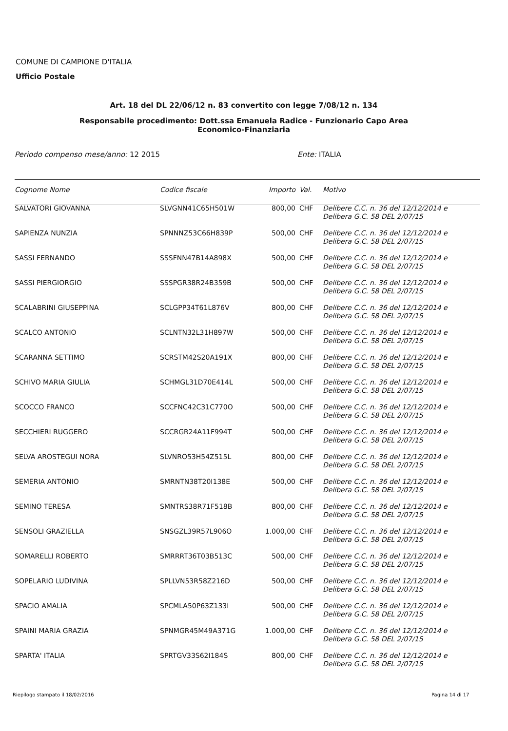COMUNE DI CAMPIONE D'ITALIA
Ufficio Postale
Art. 18 del DL 22/06/12 n. 83 convertito con legge 7/08/12 n. 134
Responsabile procedimento: Dott.ssa Emanuela Radice - Funzionario Capo Area
Economico-Finanziaria
Periodo compenso mese/anno: 12 2015 Ente: ITALIA
| Cognome Nome | Codice fiscale | Importo | Val. | Motivo |
| --- | --- | --- | --- | --- |
| SALVATORI GIOVANNA | SLVGNN41C65H501W | 800,00 | CHF | Delibere C.C. n. 36 del 12/12/2014 e Delibera G.C. 58 DEL 2/07/15 |
| SAPIENZA NUNZIA | SPNNNZ53C66H839P | 500,00 | CHF | Delibere C.C. n. 36 del 12/12/2014 e Delibera G.C. 58 DEL 2/07/15 |
| SASSI FERNANDO | SSSFNN47B14A898X | 500,00 | CHF | Delibere C.C. n. 36 del 12/12/2014 e Delibera G.C. 58 DEL 2/07/15 |
| SASSI PIERGIORGIO | SSSPGR38R24B359B | 500,00 | CHF | Delibere C.C. n. 36 del 12/12/2014 e Delibera G.C. 58 DEL 2/07/15 |
| SCALABRINI GIUSEPPINA | SCLGPP34T61L876V | 800,00 | CHF | Delibere C.C. n. 36 del 12/12/2014 e Delibera G.C. 58 DEL 2/07/15 |
| SCALCO ANTONIO | SCLNTN32L31H897W | 500,00 | CHF | Delibere C.C. n. 36 del 12/12/2014 e Delibera G.C. 58 DEL 2/07/15 |
| SCARANNA SETTIMO | SCRSTM42S20A191X | 800,00 | CHF | Delibere C.C. n. 36 del 12/12/2014 e Delibera G.C. 58 DEL 2/07/15 |
| SCHIVO MARIA GIULIA | SCHMGL31D70E414L | 500,00 | CHF | Delibere C.C. n. 36 del 12/12/2014 e Delibera G.C. 58 DEL 2/07/15 |
| SCOCCO FRANCO | SCCFNC42C31C770O | 500,00 | CHF | Delibere C.C. n. 36 del 12/12/2014 e Delibera G.C. 58 DEL 2/07/15 |
| SECCHIERI RUGGERO | SCCRGR24A11F994T | 500,00 | CHF | Delibere C.C. n. 36 del 12/12/2014 e Delibera G.C. 58 DEL 2/07/15 |
| SELVA AROSTEGUI NORA | SLVNRO53H54Z515L | 800,00 | CHF | Delibere C.C. n. 36 del 12/12/2014 e Delibera G.C. 58 DEL 2/07/15 |
| SEMERIA ANTONIO | SMRNTN38T20I138E | 500,00 | CHF | Delibere C.C. n. 36 del 12/12/2014 e Delibera G.C. 58 DEL 2/07/15 |
| SEMINO TERESA | SMNTRS38R71F518B | 800,00 | CHF | Delibere C.C. n. 36 del 12/12/2014 e Delibera G.C. 58 DEL 2/07/15 |
| SENSOLI GRAZIELLA | SNSGZL39R57L906O | 1.000,00 | CHF | Delibere C.C. n. 36 del 12/12/2014 e Delibera G.C. 58 DEL 2/07/15 |
| SOMARELLI ROBERTO | SMRRRT36T03B513C | 500,00 | CHF | Delibere C.C. n. 36 del 12/12/2014 e Delibera G.C. 58 DEL 2/07/15 |
| SOPELARIO LUDIVINA | SPLLVN53R58Z216D | 500,00 | CHF | Delibere C.C. n. 36 del 12/12/2014 e Delibera G.C. 58 DEL 2/07/15 |
| SPACIO AMALIA | SPCMLA50P63Z133I | 500,00 | CHF | Delibere C.C. n. 36 del 12/12/2014 e Delibera G.C. 58 DEL 2/07/15 |
| SPAINI MARIA GRAZIA | SPNMGR45M49A371G | 1.000,00 | CHF | Delibere C.C. n. 36 del 12/12/2014 e Delibera G.C. 58 DEL 2/07/15 |
| SPARTA' ITALIA | SPRTGV33S62I184S | 800,00 | CHF | Delibere C.C. n. 36 del 12/12/2014 e Delibera G.C. 58 DEL 2/07/15 |
Riepilogo stampato il 18/02/2016
Pagina 14 di 17